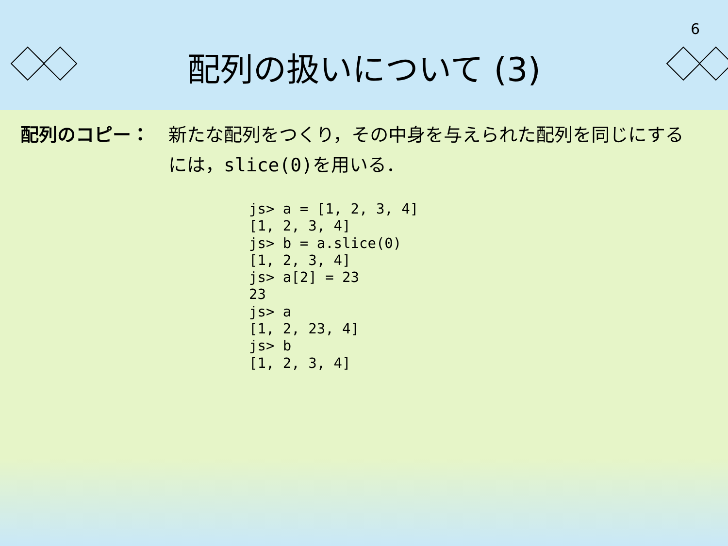6
配列の扱いについて (3)
配列のコピー：
新たな配列をつくり，その中身を与えられた配列を同じにするには，slice(0) を用いる．
js> a = [1, 2, 3, 4]
[1, 2, 3, 4]
js> b = a.slice(0)
[1, 2, 3, 4]
js> a[2] = 23
23
js> a
[1, 2, 23, 4]
js> b
[1, 2, 3, 4]